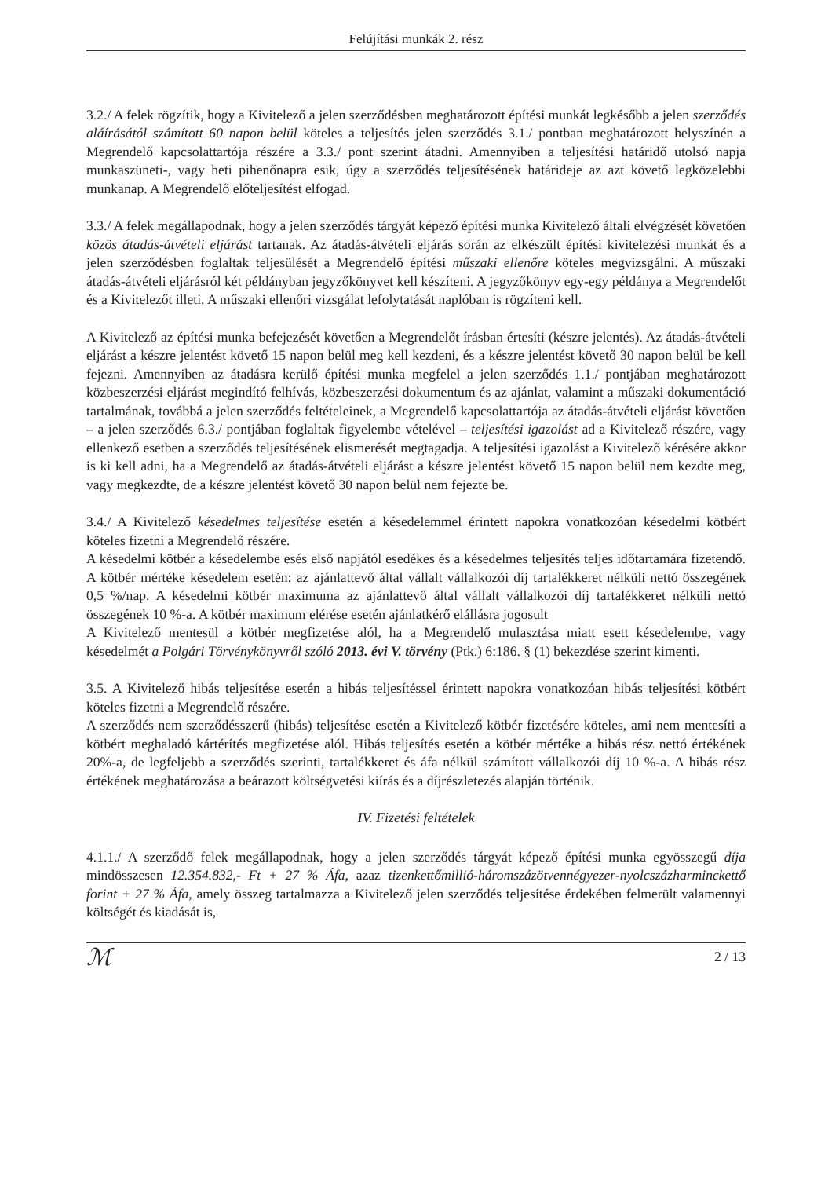Felújítási munkák 2. rész
3.2./ A felek rögzítik, hogy a Kivitelező a jelen szerződésben meghatározott építési munkát legkésőbb a jelen szerződés aláírásától számított 60 napon belül köteles a teljesítés jelen szerződés 3.1./ pontban meghatározott helyszínén a Megrendelő kapcsolattartója részére a 3.3./ pont szerint átadni. Amennyiben a teljesítési határidő utolsó napja munkaszüneti-, vagy heti pihenőnapra esik, úgy a szerződés teljesítésének határideje az azt követő legközelebbi munkanap. A Megrendelő előteljesítést elfogad.
3.3./ A felek megállapodnak, hogy a jelen szerződés tárgyát képező építési munka Kivitelező általi elvégzését követően közös átadás-átvételi eljárást tartanak. Az átadás-átvételi eljárás során az elkészült építési kivitelezési munkát és a jelen szerződésben foglaltak teljesülését a Megrendelő építési műszaki ellenőre köteles megvizsgálni. A műszaki átadás-átvételi eljárásról két példányban jegyzőkönyvet kell készíteni. A jegyzőkönyv egy-egy példánya a Megrendelőt és a Kivitelezőt illeti. A műszaki ellenőri vizsgálat lefolytatását naplóban is rögzíteni kell.
A Kivitelező az építési munka befejezését követően a Megrendelőt írásban értesíti (készre jelentés). Az átadás-átvételi eljárást a készre jelentést követő 15 napon belül meg kell kezdeni, és a készre jelentést követő 30 napon belül be kell fejezni. Amennyiben az átadásra kerülő építési munka megfelel a jelen szerződés 1.1./ pontjában meghatározott közbeszerzési eljárást megindító felhívás, közbeszerzési dokumentum és az ajánlat, valamint a műszaki dokumentáció tartalmának, továbbá a jelen szerződés feltételeinek, a Megrendelő kapcsolattartója az átadás-átvételi eljárást követően – a jelen szerződés 6.3./ pontjában foglaltak figyelembe vételével – teljesítési igazolást ad a Kivitelező részére, vagy ellenkező esetben a szerződés teljesítésének elismerését megtagadja. A teljesítési igazolást a Kivitelező kérésére akkor is ki kell adni, ha a Megrendelő az átadás-átvételi eljárást a készre jelentést követő 15 napon belül nem kezdte meg, vagy megkezdte, de a készre jelentést követő 30 napon belül nem fejezte be.
3.4./ A Kivitelező késedelmes teljesítése esetén a késedelemmel érintett napokra vonatkozóan késedelmi kötbért köteles fizetni a Megrendelő részére.
A késedelmi kötbér a késedelembe esés első napjától esedékes és a késedelmes teljesítés teljes időtartamára fizetendő. A kötbér mértéke késedelem esetén: az ajánlattevő által vállalt vállalkozói díj tartalékkeret nélküli nettó összegének 0,5 %/nap. A késedelmi kötbér maximuma az ajánlattevő által vállalt vállalkozói díj tartalékkeret nélküli nettó összegének 10 %-a. A kötbér maximum elérése esetén ajánlatkérő elállásra jogosult
A Kivitelező mentesül a kötbér megfizetése alól, ha a Megrendelő mulasztása miatt esett késedelembe, vagy késedelmét a Polgári Törvénykönyvről szóló 2013. évi V. törvény (Ptk.) 6:186. § (1) bekezdése szerint kimenti.
3.5. A Kivitelező hibás teljesítése esetén a hibás teljesítéssel érintett napokra vonatkozóan hibás teljesítési kötbért köteles fizetni a Megrendelő részére.
A szerződés nem szerződésszerű (hibás) teljesítése esetén a Kivitelező kötbér fizetésére köteles, ami nem mentesíti a kötbért meghaladó kártérítés megfizetése alól. Hibás teljesítés esetén a kötbér mértéke a hibás rész nettó értékének 20%-a, de legfeljebb a szerződés szerinti, tartalékkeret és áfa nélkül számított vállalkozói díj 10 %-a. A hibás rész értékének meghatározása a beárazott költségvetési kiírás és a díjrészletezés alapján történik.
IV. Fizetési feltételek
4.1.1./ A szerződő felek megállapodnak, hogy a jelen szerződés tárgyát képező építési munka egyösszegű díja mindösszesen 12.354.832,- Ft + 27 % Áfa, azaz tizenkettőmillió-háromszázötvennégyezer-nyolcszázharminckettő forint + 27 % Áfa, amely összeg tartalmazza a Kivitelező jelen szerződés teljesítése érdekében felmerült valamennyi költségét és kiadását is,
ℳ 2 / 13